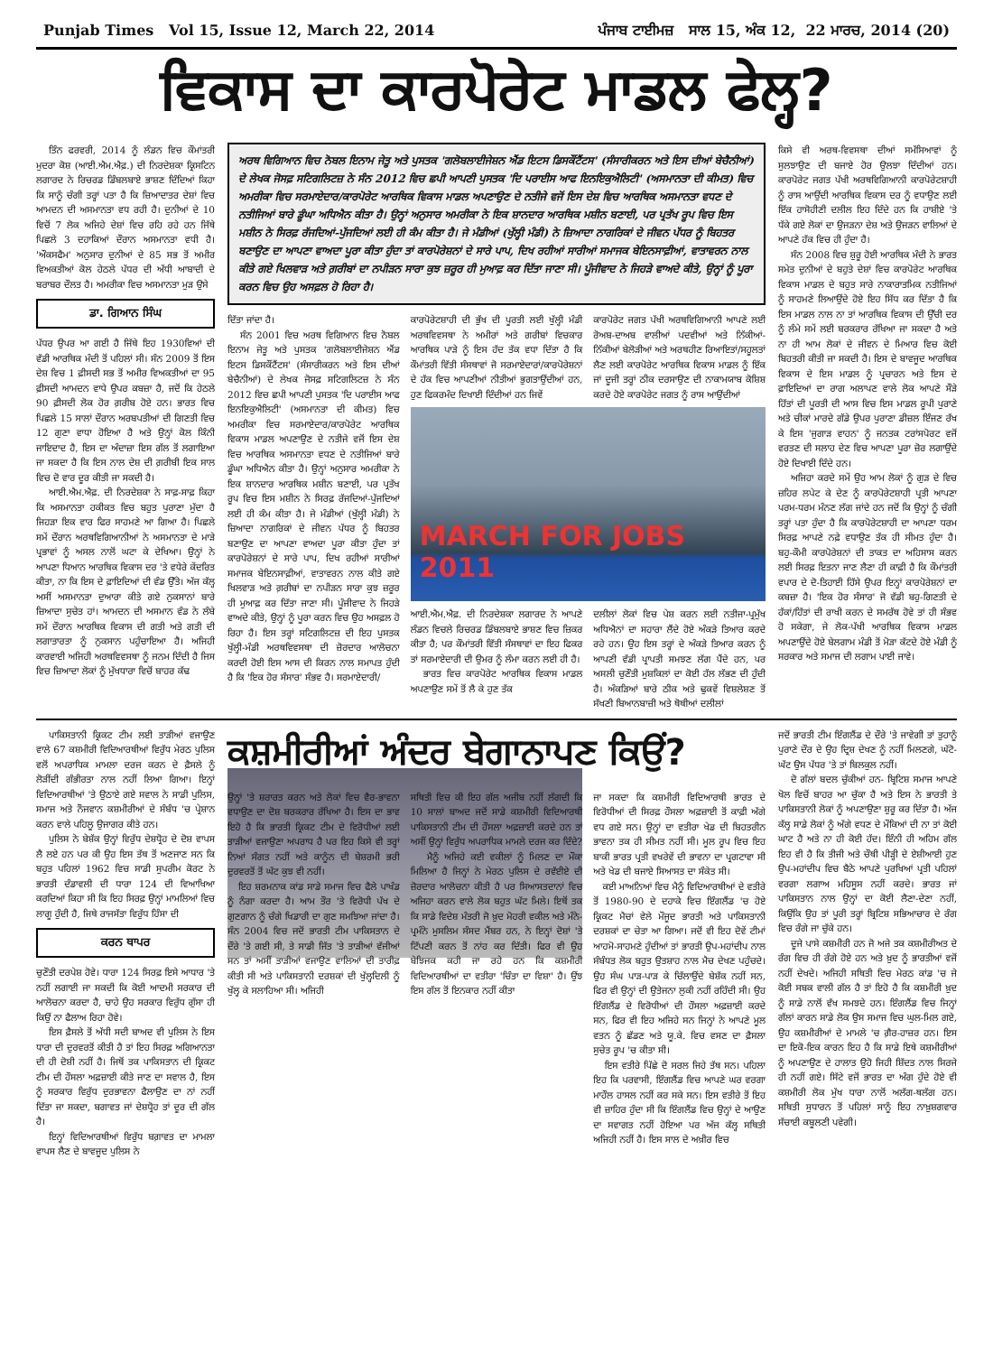Punjab Times Vol 15, Issue 12, March 22, 2014 ਪੰਜਾਬ ਟਾਈਮਜ਼ ਸਾਲ 15, ਅੰਕ 12, 22 ਮਾਰਚ, 2014 (20)
ਵਿਕਾਸ ਦਾ ਕਾਰਪੋਰੇਟ ਮਾਡਲ ਫੇਲ੍ਹ?
ਤਿੰਨ ਫਰਵਰੀ, 2014 ਨੂੰ ਲੰਡਨ ਵਿਚ ਕੌਮਾਂਤਰੀ ਮੁਦਰਾ ਕੋਸ਼ (ਆਈ.ਐਮ.ਐਫ਼.) ਦੀ ਨਿਰਦੇਸ਼ਕਾ ਕ੍ਰਿਸਟਿਨ ਲਗਾਰਦ ਨੇ ਰਿਚਰਡ ਡਿੰਬਲਬਾਏ ਭਾਸ਼ਣ ਦਿੰਦਿਆਂ ਕਿਹਾ ਕਿ ਸਾਨੂੰ ਚੰਗੀ ਤਰ੍ਹਾਂ ਪਤਾ ਹੈ ਕਿ ਜ਼ਿਆਦਾਤਰ ਦੇਸ਼ਾਂ ਵਿਚ ਆਮਦਨ ਦੀ ਅਸਮਾਨਤਾ ਵਧ ਰਹੀ ਹੈ। ਦੁਨੀਆਂ ਦੇ 10 ਵਿਚੋਂ 7 ਲੋਕ ਅਜਿਹੇ ਦੇਸ਼ਾਂ ਵਿਚ ਰਹਿ ਰਹੇ ਹਨ ਜਿੱਥੇ ਪਿਛਲੇ 3 ਦਹਾਕਿਆਂ ਦੌਰਾਨ ਅਸਮਾਨਤਾ ਵਧੀ ਹੈ। 'ਔਕਸਫੈਮ' ਅਨੁਸਾਰ ਦੁਨੀਆਂ ਦੇ 85 ਸਭ ਤੋਂ ਅਮੀਰ ਵਿਅਕਤੀਆਂ ਕੋਲ ਹੇਠਲੇ ਪੱਧਰ ਦੀ ਅੱਧੀ ਆਬਾਦੀ ਦੇ ਬਰਾਬਰ ਦੌਲਤ ਹੈ। ਅਮਰੀਕਾ ਵਿਚ ਅਸਮਾਨਤਾ ਮੁੜ ਉਸੇ
ਡਾ. ਗਿਆਨ ਸਿੰਘ
ਪੱਧਰ ਉਪਰ ਆ ਗਈ ਹੈ ਜਿੱਥੇ ਇਹ 1930ਵਿਆਂ ਦੀ ਵੱਡੀ ਆਰਥਿਕ ਮੰਦੀ ਤੋਂ ਪਹਿਲਾਂ ਸੀ। ਸੰਨ 2009 ਤੋਂ ਇਸ ਦੇਸ਼ ਵਿਚ 1 ਫ਼ੀਸਦੀ ਸਭ ਤੋਂ ਅਮੀਰ ਵਿਅਕਤੀਆਂ ਦਾ 95 ਫ਼ੀਸਦੀ ਆਮਦਨ ਵਾਧੇ ਉਪਰ ਕਬਜ਼ਾ ਹੈ, ਜਦੋਂ ਕਿ ਹੇਠਲੇ 90 ਫ਼ੀਸਦੀ ਲੋਕ ਹੋਰ ਗ਼ਰੀਬ ਹੋਏ ਹਨ। ਭਾਰਤ ਵਿਚ ਪਿਛਲੇ 15 ਸਾਲਾਂ ਦੌਰਾਨ ਅਰਬਪਤੀਆਂ ਦੀ ਗਿਣਤੀ ਵਿਚ 12 ਗੁਣਾ ਵਾਧਾ ਹੋਇਆ ਹੈ ਅਤੇ ਉਨ੍ਹਾਂ ਕੋਲ ਕਿੰਨੀ ਜਾਇਦਾਦ ਹੈ, ਇਸ ਦਾ ਅੰਦਾਜ਼ਾ ਇਸ ਗੱਲ ਤੋਂ ਲਗਾਇਆ ਜਾ ਸਕਦਾ ਹੈ ਕਿ ਇਸ ਨਾਲ ਦੇਸ਼ ਦੀ ਗ਼ਰੀਬੀ ਇਕ ਸਾਲ ਵਿਚ ਦੋ ਵਾਰ ਦੂਰ ਕੀਤੀ ਜਾ ਸਕਦੀ ਹੈ।
ਆਈ.ਐਮ.ਐਫ਼. ਦੀ ਨਿਰਦੇਸ਼ਕਾ ਨੇ ਸਾਫ਼-ਸਾਫ਼ ਕਿਹਾ ਕਿ ਅਸਮਾਨਤਾ ਹਕੀਕਤ ਵਿਚ ਬਹੁਤ ਪੁਰਾਣਾ ਮੁੱਦਾ ਹੈ ਜਿਹੜਾ ਇਕ ਵਾਰ ਫਿਰ ਸਾਹਮਣੇ ਆ ਗਿਆ ਹੈ। ਪਿਛਲੇ ਸਮੇਂ ਦੌਰਾਨ ਅਰਥਵਿਗਿਆਨੀਆਂ ਨੇ ਅਸਮਾਨਤਾ ਦੇ ਮਾੜੇ ਪ੍ਰਭਾਵਾਂ ਨੂੰ ਅਸਲ ਨਾਲੋਂ ਘਟਾ ਕੇ ਦੇਖਿਆ। ਉਨ੍ਹਾਂ ਨੇ ਆਪਣਾ ਧਿਆਨ ਆਰਥਿਕ ਵਿਕਾਸ ਦਰ 'ਤੇ ਵਧੇਰੇ ਕੇਂਦਰਿਤ ਕੀਤਾ, ਨਾ ਕਿ ਇਸ ਦੇ ਫ਼ਾਇਦਿਆਂ ਦੀ ਵੰਡ ਉੱਤੇ। ਅੱਜ ਕੱਲ੍ਹ ਅਸੀਂ ਅਸਮਾਨਤਾ ਦੁਆਰਾ ਕੀਤੇ ਗਏ ਨੁਕਸਾਨਾਂ ਬਾਰੇ ਜ਼ਿਆਦਾ ਸੁਚੇਤ ਹਾਂ। ਆਮਦਨ ਦੀ ਅਸਮਾਨ ਵੰਡ ਨੇ ਲੰਬੇ ਸਮੇਂ ਦੌਰਾਨ ਆਰਥਿਕ ਵਿਕਾਸ ਦੀ ਗਤੀ ਅਤੇ ਗਤੀ ਦੀ ਲਗਾਤਾਰਤਾ ਨੂੰ ਨੁਕਸਾਨ ਪਹੁੰਚਾਇਆ ਹੈ। ਅਜਿਹੀ ਕਾਰਵਾਈ ਅਜਿਹੀ ਅਰਥਵਿਵਸਥਾ ਨੂੰ ਜਨਮ ਦਿੰਦੀ ਹੈ ਜਿਸ ਵਿਚ ਜ਼ਿਆਦਾ ਲੋਕਾਂ ਨੂੰ ਮੁੱਖਧਾਰਾ ਵਿਚੋਂ ਬਾਹਰ ਕੱਢ
ਅਰਥ ਵਿਗਿਆਨ ਵਿਚ ਨੋਬਲ ਇਨਾਮ ਜੇਤੂ ਅਤੇ ਪੁਸਤਕ 'ਗਲੋਬਲਾਈਜੇਸ਼ਨ ਐਂਡ ਇਟਸ ਡਿਸਕੌਂਟੈਂਟਸ' (ਸੰਸਾਰੀਕਰਨ ਅਤੇ ਇਸ ਦੀਆਂ ਬੇਚੈਨੀਆਂ) ਦੇ ਲੇਖਕ ਜੋਸਫ਼ ਸਟਿਗਲਿਟਜ਼ ਨੇ ਸੰਨ 2012 ਵਿਚ ਛਪੀ ਆਪਣੀ ਪੁਸਤਕ 'ਦਿ ਪਰਾਈਸ ਆਫ ਇਨਇਕੁਐਲਿਟੀ' (ਅਸਮਾਨਤਾ ਦੀ ਕੀਮਤ) ਵਿਚ ਅਮਰੀਕਾ ਵਿਚ ਸਰਮਾਏਦਾਰ/ਕਾਰਪੋਰੇਟ ਆਰਥਿਕ ਵਿਕਾਸ ਮਾਡਲ ਅਪਣਾਉਣ ਦੇ ਨਤੀਜੇ ਵਜੋਂ ਇਸ ਦੇਸ਼ ਵਿਚ ਆਰਥਿਕ ਅਸਮਾਨਤਾ ਵਧਣ ਦੇ ਨਤੀਜਿਆਂ ਬਾਰੇ ਡੂੰਘਾ ਅਧਿਐਨ ਕੀਤਾ ਹੈ। ਉਨ੍ਹਾਂ ਅਨੁਸਾਰ ਅਮਰੀਕਾ ਨੇ ਇਕ ਸ਼ਾਨਦਾਰ ਆਰਥਿਕ ਮਸ਼ੀਨ ਬਣਾਈ, ਪਰ ਪ੍ਰਤੱਖ ਰੂਪ ਵਿਚ ਇਸ ਮਸ਼ੀਨ ਨੇ ਸਿਰਫ਼ ਰੱਜਦਿਆਂ-ਪੁੱਜਦਿਆਂ ਲਈ ਹੀ ਕੰਮ ਕੀਤਾ ਹੈ। ਜੇ ਮੰਡੀਆਂ (ਖੁੱਲ੍ਹੀ ਮੰਡੀ) ਨੇ ਜ਼ਿਆਦਾ ਨਾਗਰਿਕਾਂ ਦੇ ਜੀਵਨ ਪੱਧਰ ਨੂੰ ਬਿਹਤਰ ਬਣਾਉਣ ਦਾ ਆਪਣਾ ਵਾਅਦਾ ਪੂਰਾ ਕੀਤਾ ਹੁੰਦਾ ਤਾਂ ਕਾਰਪੋਰੇਸ਼ਨਾਂ ਦੇ ਸਾਰੇ ਪਾਪ, ਦਿਖ ਰਹੀਆਂ ਸਾਰੀਆਂ ਸਮਾਜਕ ਬੇਇਨਸਾਫ਼ੀਆਂ, ਵਾਤਾਵਰਨ ਨਾਲ ਕੀਤੇ ਗਏ ਖਿਲਵਾੜ ਅਤੇ ਗ਼ਰੀਬਾਂ ਦਾ ਨਪੀੜਨ ਸਾਰਾ ਕੁਝ ਜ਼ਰੂਰ ਹੀ ਮੁਆਫ਼ ਕਰ ਦਿੱਤਾ ਜਾਣਾ ਸੀ। ਪੂੰਜੀਵਾਦ ਨੇ ਜਿਹੜੇ ਵਾਅਦੇ ਕੀਤੇ, ਉਨ੍ਹਾਂ ਨੂੰ ਪੂਰਾ ਕਰਨ ਵਿਚ ਉਹ ਅਸਫ਼ਲ ਹੋ ਰਿਹਾ ਹੈ।
ਦਿੱਤਾ ਜਾਂਦਾ ਹੈ।
ਸੰਨ 2001 ਵਿਚ ਅਰਥ ਵਿਗਿਆਨ ਵਿਚ ਨੋਬਲ ਇਨਾਮ ਜੇਤੂ ਅਤੇ ਪੁਸਤਕ 'ਗਲੋਬਲਾਈਜੇਸ਼ਨ ਐਂਡ ਇਟਸ ਡਿਸਕੌਂਟੈਂਟਸ' (ਸੰਸਾਰੀਕਰਨ ਅਤੇ ਇਸ ਦੀਆਂ ਬੇਚੈਨੀਆਂ) ਦੇ ਲੇਖਕ ਜੋਸਫ਼ ਸਟਿਗਲਿਟਜ਼ ਨੇ ਸੰਨ 2012 ਵਿਚ ਛਪੀ ਆਪਣੀ ਪੁਸਤਕ 'ਦਿ ਪਰਾਈਸ ਆਫ ਇਨਇਕੁਐਲਿਟੀ' (ਅਸਮਾਨਤਾ ਦੀ ਕੀਮਤ) ਵਿਚ ਅਮਰੀਕਾ ਵਿਚ ਸਰਮਾਏਦਾਰ/ਕਾਰਪੋਰੇਟ ਆਰਥਿਕ ਵਿਕਾਸ ਮਾਡਲ ਅਪਣਾਉਣ ਦੇ ਨਤੀਜੇ ਵਜੋਂ ਇਸ ਦੇਸ਼ ਵਿਚ ਆਰਥਿਕ ਅਸਮਾਨਤਾ ਵਧਣ ਦੇ ਨਤੀਜਿਆਂ ਬਾਰੇ ਡੂੰਘਾ ਅਧਿਐਨ ਕੀਤਾ ਹੈ। ਉਨ੍ਹਾਂ ਅਨੁਸਾਰ ਅਮਰੀਕਾ ਨੇ ਇਕ ਸ਼ਾਨਦਾਰ ਆਰਥਿਕ ਮਸ਼ੀਨ ਬਣਾਈ, ਪਰ ਪ੍ਰਤੱਖ ਰੂਪ ਵਿਚ ਇਸ ਮਸ਼ੀਨ ਨੇ ਸਿਰਫ਼ ਰੱਜਦਿਆਂ-ਪੁੱਜਦਿਆਂ ਲਈ ਹੀ ਕੰਮ ਕੀਤਾ ਹੈ। ਜੇ ਮੰਡੀਆਂ (ਖੁੱਲ੍ਹੀ ਮੰਡੀ) ਨੇ ਜ਼ਿਆਦਾ ਨਾਗਰਿਕਾਂ ਦੇ ਜੀਵਨ ਪੱਧਰ ਨੂੰ ਬਿਹਤਰ ਬਣਾਉਣ ਦਾ ਆਪਣਾ ਵਾਅਦਾ ਪੂਰਾ ਕੀਤਾ ਹੁੰਦਾ ਤਾਂ ਕਾਰਪੋਰੇਸ਼ਨਾਂ ਦੇ ਸਾਰੇ ਪਾਪ, ਦਿਖ ਰਹੀਆਂ ਸਾਰੀਆਂ ਸਮਾਜਕ ਬੇਇਨਸਾਫ਼ੀਆਂ, ਵਾਤਾਵਰਨ ਨਾਲ ਕੀਤੇ ਗਏ ਖਿਲਵਾੜ ਅਤੇ ਗ਼ਰੀਬਾਂ ਦਾ ਨਪੀੜਨ ਸਾਰਾ ਕੁਝ ਜ਼ਰੂਰ ਹੀ ਮੁਆਫ਼ ਕਰ ਦਿੱਤਾ ਜਾਣਾ ਸੀ। ਪੂੰਜੀਵਾਦ ਨੇ ਜਿਹੜੇ ਵਾਅਦੇ ਕੀਤੇ, ਉਨ੍ਹਾਂ ਨੂੰ ਪੂਰਾ ਕਰਨ ਵਿਚ ਉਹ ਅਸਫ਼ਲ ਹੋ ਰਿਹਾ ਹੈ। ਇਸ ਤਰ੍ਹਾਂ ਸਟਿਗਲਿਟਜ਼ ਦੀ ਇਹ ਪੁਸਤਕ ਖੁੱਲ੍ਹੀ-ਮੰਡੀ ਅਰਥਵਿਵਸਥਾ ਦੀ ਜ਼ੋਰਦਾਰ ਆਲੋਚਨਾ ਕਰਦੀ ਹੋਈ ਇਸ ਆਸ ਦੀ ਕਿਰਨ ਨਾਲ ਸਮਾਪਤ ਹੁੰਦੀ ਹੈ ਕਿ 'ਇਕ ਹੋਰ ਸੰਸਾਰ' ਸੰਭਵ ਹੈ। ਸਰਮਾਏਦਾਰੀ/
ਕਾਰਪੋਰੇਟਸ਼ਾਹੀ ਦੀ ਭੁੱਖ ਦੀ ਪੂਰਤੀ ਲਈ ਖੁੱਲ੍ਹੀ ਮੰਡੀ ਅਰਥਵਿਵਸਥਾ ਨੇ ਅਮੀਰਾਂ ਅਤੇ ਗਰੀਬਾਂ ਵਿਚਕਾਰ ਆਰਥਿਕ ਪਾੜੇ ਨੂੰ ਇਸ ਹੱਦ ਤੱਕ ਵਧਾ ਦਿੱਤਾ ਹੈ ਕਿ ਕੌਮਾਂਤਰੀ ਵਿੱਤੀ ਸੰਸਥਾਵਾਂ ਜੋ ਸਰਮਾਏਦਾਰਾਂ/ਕਾਰਪੋਰੇਸ਼ਨਾਂ ਦੇ ਹੱਕ ਵਿਚ ਆਪਣੀਆਂ ਨੀਤੀਆਂ ਭੁਗਤਾਉਂਦੀਆਂ ਹਨ, ਹੁਣ ਫਿਕਰਮੰਦ ਦਿਖਾਈ ਦਿੰਦੀਆਂ ਹਨ ਜਿਵੇਂ
ਕਾਰਪੋਰੇਟ ਜਗਤ ਪੱਖੀ ਅਰਥਵਿਗਿਆਨੀ ਆਪਣੇ ਲਈ ਰੋਅਬ-ਦਾਅਬ ਵਾਲੀਆਂ ਪਦਵੀਆਂ ਅਤੇ ਨਿੱਕੀਆਂ-ਨਿੱਕੀਆਂ ਬੇਲੋੜੀਆਂ ਅਤੇ ਅਰਥਹੀਣ ਰਿਆਇਤਾਂ/ਸਹੂਲਤਾਂ ਲੈਣ ਲਈ ਕਾਰਪੋਰੇਟ ਆਰਥਿਕ ਵਿਕਾਸ ਮਾਡਲ ਨੂੰ ਇੱਕ ਜਾਂ ਦੂਜੀ ਤਰ੍ਹਾਂ ਠੀਕ ਦਰਸਾਉਣ ਦੀ ਨਾਕਾਮਯਾਬ ਕੋਸ਼ਿਸ਼ ਕਰਦੇ ਹੋਏ ਕਾਰਪੋਰੇਟ ਜਗਤ ਨੂੰ ਰਾਸ ਆਉਂਦੀਆਂ
MARCH FOR JOBS 2011
ਆਈ.ਐਮ.ਐਫ਼. ਦੀ ਨਿਰਦੇਸ਼ਕਾ ਲਗਾਰਦ ਨੇ ਆਪਣੇ ਲੰਡਨ ਵਿਚਲੇ ਰਿਚਰਡ ਡਿੰਬਲਬਾਏ ਭਾਸ਼ਣ ਵਿਚ ਜ਼ਿਕਰ ਕੀਤਾ ਹੈ; ਪਰ ਕੌਮਾਂਤਰੀ ਵਿੱਤੀ ਸੰਸਥਾਵਾਂ ਦਾ ਇਹ ਫਿਕਰ ਤਾਂ ਸਰਮਾਏਦਾਰੀ ਦੀ ਉਮਰ ਨੂੰ ਲੰਮਾ ਕਰਨ ਲਈ ਹੀ ਹੈ।
ਭਾਰਤ ਵਿਚ ਕਾਰਪੋਰੇਟ ਆਰਥਿਕ ਵਿਕਾਸ ਮਾਡਲ ਅਪਣਾਉਣ ਸਮੇਂ ਤੋਂ ਲੈ ਕੇ ਹੁਣ ਤੱਕ
ਦਲੀਲਾਂ ਲੋਕਾਂ ਵਿਚ ਪੇਸ਼ ਕਰਨ ਲਈ ਨਤੀਜਾ-ਪ੍ਰਮੁੱਖ ਅਧਿਐਨਾਂ ਦਾ ਸਹਾਰਾ ਲੈਂਦੇ ਹੋਏ ਅੰਕੜੇ ਤਿਆਰ ਕਰਦੇ ਰਹੇ ਹਨ। ਉਹ ਇਸ ਤਰ੍ਹਾਂ ਦੇ ਅੰਕੜੇ ਤਿਆਰ ਕਰਨ ਨੂੰ ਆਪਣੀ ਵੱਡੀ ਪ੍ਰਾਪਤੀ ਸਮਝਣ ਲੱਗ ਪੈਂਦੇ ਹਨ, ਪਰ ਅਸਲੀ ਚੁਣੌਤੀ ਮੁਸ਼ਕਿਲਾਂ ਦਾ ਕੋਈ ਹੱਲ ਲੱਭਣ ਦੀ ਹੁੰਦੀ ਹੈ। ਅੰਕੜਿਆਂ ਬਾਰੇ ਠੀਕ ਅਤੇ ਢੁਕਵੇਂ ਵਿਸ਼ਲੇਸ਼ਣ ਤੋਂ ਸੱਖਣੀ ਬਿਆਨਬਾਜ਼ੀ ਅਤੇ ਥੋਥੀਆਂ ਦਲੀਲਾਂ
ਕਿਸੇ ਵੀ ਅਰਥ-ਵਿਵਸਥਾ ਦੀਆਂ ਸਮੱਸਿਆਵਾਂ ਨੂੰ ਸੁਲਝਾਉਣ ਦੀ ਬਜਾਏ ਹੋਰ ਉਲਝਾ ਦਿੰਦੀਆਂ ਹਨ। ਕਾਰਪੋਰੇਟ ਜਗਤ ਪੱਖੀ ਅਰਥਵਿਗਿਆਨੀ ਕਾਰਪੋਰੇਟਸ਼ਾਹੀ ਨੂੰ ਰਾਸ ਆਉਂਦੀ ਆਰਥਿਕ ਵਿਕਾਸ ਦਰ ਨੂੰ ਵਧਾਉਣ ਲਈ ਇੱਕ ਹਾਸੋਹੀਣੀ ਦਲੀਲ ਇਹ ਦਿੰਦੇ ਹਨ ਕਿ ਹਾਸ਼ੀਏ 'ਤੇ ਧੱਕੇ ਗਏ ਲੋਕਾਂ ਦਾ ਉਜੜਨਾ ਦੇਸ਼ ਅਤੇ ਉਜੜਨ ਵਾਲਿਆਂ ਦੇ ਆਪਣੇ ਹੱਕ ਵਿਚ ਹੀ ਹੁੰਦਾ ਹੈ।
ਸੰਨ 2008 ਵਿਚ ਸ਼ੁਰੂ ਹੋਈ ਆਰਥਿਕ ਮੰਦੀ ਨੇ ਭਾਰਤ ਸਮੇਤ ਦੁਨੀਆਂ ਦੇ ਬਹੁਤੇ ਦੇਸ਼ਾਂ ਵਿਚ ਕਾਰਪੋਰੇਟ ਆਰਥਿਕ ਵਿਕਾਸ ਮਾਡਲ ਦੇ ਬਹੁਤ ਸਾਰੇ ਨਾਕਾਰਾਤਮਿਕ ਨਤੀਜਿਆਂ ਨੂੰ ਸਾਹਮਣੇ ਲਿਆਉਂਦੇ ਹੋਏ ਇਹ ਸਿੱਧ ਕਰ ਦਿੱਤਾ ਹੈ ਕਿ ਇਸ ਮਾਡਲ ਨਾਲ ਨਾ ਤਾਂ ਆਰਥਿਕ ਵਿਕਾਸ ਦੀ ਉੱਚੀ ਦਰ ਨੂੰ ਲੰਮੇ ਸਮੇਂ ਲਈ ਬਰਕਰਾਰ ਰੱਖਿਆ ਜਾ ਸਕਦਾ ਹੈ ਅਤੇ ਨਾ ਹੀ ਆਮ ਲੋਕਾਂ ਦੇ ਜੀਵਨ ਦੇ ਮਿਆਰ ਵਿਚ ਕੋਈ ਬਿਹਤਰੀ ਕੀਤੀ ਜਾ ਸਕਦੀ ਹੈ। ਇਸ ਦੇ ਬਾਵਜੂਦ ਆਰਥਿਕ ਵਿਕਾਸ ਦੇ ਇਸ ਮਾਡਲ ਨੂੰ ਪ੍ਰਚਾਰਨ ਅਤੇ ਇਸ ਦੇ ਫ਼ਾਇਦਿਆਂ ਦਾ ਰਾਗ ਅਲਾਪਣ ਵਾਲੇ ਲੋਕ ਆਪਣੇ ਸੌੜੇ ਹਿੱਤਾਂ ਦੀ ਪੂਰਤੀ ਦੀ ਆਸ ਵਿਚ ਇਸ ਮਾਡਲ ਰੂਪੀ ਪੁਰਾਣੇ ਅਤੇ ਚੀਕਾਂ ਮਾਰਦੇ ਗੱਡੇ ਉਪਰ ਪੁਰਾਣਾ ਡੀਜ਼ਲ ਇੰਜਣ ਰੱਖ ਕੇ ਇਸ 'ਜੁਗਾੜ ਵਾਹਨ' ਨੂੰ ਜਨਤਕ ਟਰਾਂਸਪੋਰਟ ਵਜੋਂ ਵਰਤਣ ਦੀ ਸਲਾਹ ਦੇਣ ਵਿਚ ਆਪਣਾ ਪੂਰਾ ਜ਼ੋਰ ਲਗਾਉਂਦੇ ਹੋਏ ਦਿਖਾਈ ਦਿੰਦੇ ਹਨ।
ਅਜਿਹਾ ਕਰਦੇ ਸਮੇਂ ਉਹ ਆਮ ਲੋਕਾਂ ਨੂੰ ਗੁੜ ਦੇ ਵਿਚ ਜ਼ਹਿਰ ਲਪੇਟ ਕੇ ਦੇਣ ਨੂੰ ਕਾਰਪੋਰੇਟਸ਼ਾਹੀ ਪ੍ਰਤੀ ਆਪਣਾ ਪਰਮ-ਧਰਮ ਮੰਨਣ ਲੱਗ ਜਾਂਦੇ ਹਨ ਜਦੋਂ ਕਿ ਉਨ੍ਹਾਂ ਨੂੰ ਚੰਗੀ ਤਰ੍ਹਾਂ ਪਤਾ ਹੁੰਦਾ ਹੈ ਕਿ ਕਾਰਪੋਰੇਟਸ਼ਾਹੀ ਦਾ ਆਪਣਾ ਧਰਮ ਸਿਰਫ਼ ਆਪਣੇ ਨਫ਼ੇ ਵਧਾਉਣ ਤੱਕ ਹੀ ਸੀਮਤ ਹੁੰਦਾ ਹੈ। ਬਹੁ-ਕੌਮੀ ਕਾਰਪੋਰੇਸ਼ਨਾਂ ਦੀ ਤਾਕਤ ਦਾ ਅਹਿਸਾਸ ਕਰਨ ਲਈ ਸਿਰਫ਼ ਇਤਨਾ ਜਾਣ ਲੈਣਾ ਹੀ ਕਾਫ਼ੀ ਹੈ ਕਿ ਕੌਮਾਂਤਰੀ ਵਪਾਰ ਦੇ ਦੋ-ਤਿਹਾਈ ਹਿੱਸੇ ਉਪਰ ਇਨ੍ਹਾਂ ਕਾਰਪੋਰੇਸ਼ਨਾਂ ਦਾ ਕਬਜ਼ਾ ਹੈ। 'ਇਕ ਹੋਰ ਸੰਸਾਰ' ਜੋ ਵੱਡੀ ਬਹੁ-ਗਿਣਤੀ ਦੇ ਹੱਕਾਂ/ਹਿੱਤਾਂ ਦੀ ਰਾਖੀ ਕਰਨ ਦੇ ਸਮਰੱਥ ਹੋਵੇ ਤਾਂ ਹੀ ਸੰਭਵ ਹੋ ਸਕੇਗਾ, ਜੇ ਲੋਕ-ਪੱਖੀ ਆਰਥਿਕ ਵਿਕਾਸ ਮਾਡਲ ਅਪਣਾਉਂਦੇ ਹੋਏ ਬੇਲਗਾਮ ਮੰਡੀ ਤੋਂ ਮੋੜਾ ਕੱਟਦੇ ਹੋਏ ਮੰਡੀ ਨੂੰ ਸਰਕਾਰ ਅਤੇ ਸਮਾਜ ਦੀ ਲਗਾਮ ਪਾਈ ਜਾਵੇ।
ਪਾਕਿਸਤਾਨੀ ਕ੍ਰਿਕਟ ਟੀਮ ਲਈ ਤਾੜੀਆਂ ਵਜਾਉਣ ਵਾਲੇ 67 ਕਸ਼ਮੀਰੀ ਵਿਦਿਆਰਥੀਆਂ ਵਿਰੁੱਧ ਮੇਰਠ ਪੁਲਿਸ ਵਲੋਂ ਅਪਰਾਧਿਕ ਮਾਮਲਾ ਦਰਜ ਕਰਨ ਦੇ ਫ਼ੈਸਲੇ ਨੂੰ ਲੋੜੀਂਦੀ ਗੰਭੀਰਤਾ ਨਾਲ ਨਹੀਂ ਲਿਆ ਗਿਆ। ਇਨ੍ਹਾਂ ਵਿਦਿਆਰਥੀਆਂ 'ਤੇ ਉਠਾਏ ਗਏ ਸਵਾਲ ਨੇ ਸਾਡੀ ਪੁਲਿਸ, ਸਮਾਜ ਅਤੇ ਨੌਜਵਾਨ ਕਸ਼ਮੀਰੀਆਂ ਦੇ ਸੰਬੰਧ 'ਚ ਪ੍ਰੇਸ਼ਾਨ ਕਰਨ ਵਾਲੇ ਪਹਿਲੂ ਉਜਾਗਰ ਕੀਤੇ ਹਨ।
ਪੁਲਿਸ ਨੇ ਬੇਸ਼ੱਕ ਉਨ੍ਹਾਂ ਵਿਰੁੱਧ ਦੇਸ਼ਧ੍ਰੋਹ ਦੇ ਦੋਸ਼ ਵਾਪਸ ਲੈ ਲਏ ਹਨ ਪਰ ਕੀ ਉਹ ਇਸ ਤੱਥ ਤੋਂ ਅਣਜਾਣ ਸਨ ਕਿ ਬਹੁਤ ਪਹਿਲਾਂ 1962 ਵਿਚ ਸਾਡੀ ਸੁਪਰੀਮ ਕੋਰਟ ਨੇ ਭਾਰਤੀ ਦੰਡਾਵਲੀ ਦੀ ਧਾਰਾ 124 ਦੀ ਵਿਆਖਿਆ ਕਰਦਿਆਂ ਕਿਹਾ ਸੀ ਕਿ ਇਹ ਸਿਰਫ਼ ਉਨ੍ਹਾਂ ਮਾਮਲਿਆਂ ਵਿਚ ਲਾਗੂ ਹੁੰਦੀ ਹੈ, ਜਿਥੇ ਰਾਜਸੱਤਾ ਵਿਰੁੱਧ ਹਿੰਸਾ ਦੀ
ਕਰਨ ਥਾਪਰ
ਚੁਣੌਤੀ ਦਰਪੇਸ਼ ਹੋਵੇ। ਧਾਰਾ 124 ਸਿਰਫ਼ ਇਸੇ ਆਧਾਰ 'ਤੇ ਨਹੀਂ ਲਗਾਈ ਜਾ ਸਕਦੀ ਕਿ ਕੋਈ ਆਦਮੀ ਸਰਕਾਰ ਦੀ ਆਲੋਚਨਾ ਕਰਦਾ ਹੈ, ਚਾਹੇ ਉਹ ਸਰਕਾਰ ਵਿਰੁੱਧ ਗੁੱਸਾ ਹੀ ਕਿਉਂ ਨਾ ਫੈਲਾਅ ਰਿਹਾ ਹੋਵੇ।
ਇਸ ਫ਼ੈਸਲੇ ਤੋਂ ਅੱਧੀ ਸਦੀ ਬਾਅਦ ਵੀ ਪੁਲਿਸ ਨੇ ਇਸ ਧਾਰਾ ਦੀ ਦੁਰਵਰਤੋਂ ਕੀਤੀ ਹੈ ਤਾਂ ਇਹ ਸਿਰਫ਼ ਅਗਿਆਨਤਾ ਦੀ ਹੀ ਦੋਸ਼ੀ ਨਹੀਂ ਹੈ। ਜਿਥੋਂ ਤਕ ਪਾਕਿਸਤਾਨ ਦੀ ਕ੍ਰਿਕਟ ਟੀਮ ਦੀ ਹੌਸਲਾ ਅਫ਼ਜ਼ਾਈ ਕੀਤੇ ਜਾਣ ਦਾ ਸਵਾਲ ਹੈ, ਇਸ ਨੂੰ ਸਰਕਾਰ ਵਿਰੁੱਧ ਦੁਰਭਾਵਨਾ ਫੈਲਾਉਣ ਦਾ ਨਾਂ ਨਹੀਂ ਦਿੱਤਾ ਜਾ ਸਕਦਾ, ਬਗਾਵਤ ਜਾਂ ਦੇਸ਼ਧ੍ਰੋਹ ਤਾਂ ਦੂਰ ਦੀ ਗੱਲ ਹੈ।
ਇਨ੍ਹਾਂ ਵਿਦਿਆਰਥੀਆਂ ਵਿਰੁੱਧ ਬਗ਼ਾਵਤ ਦਾ ਮਾਮਲਾ ਵਾਪਸ ਲੈਣ ਦੇ ਬਾਵਜੂਦ ਪੁਲਿਸ ਨੇ
ਕਸ਼ਮੀਰੀਆਂ ਅੰਦਰ ਬੇਗਾਨਾਪਣ ਕਿਉਂ?
ਉਨ੍ਹਾਂ 'ਤੇ ਸ਼ਰਾਰਤ ਕਰਨ ਅਤੇ ਲੋਕਾਂ ਵਿਚ ਵੈਰ-ਭਾਵਨਾ ਵਧਾਉਣ ਦਾ ਦੋਸ਼ ਬਰਕਰਾਰ ਰੱਖਿਆ ਹੈ। ਇਸ ਦਾ ਭਾਵ ਇਹੋ ਹੈ ਕਿ ਭਾਰਤੀ ਕ੍ਰਿਕਟ ਟੀਮ ਦੇ ਵਿਰੋਧੀਆਂ ਲਈ ਤਾੜੀਆਂ ਵਜਾਉਣਾ ਅਪਰਾਧ ਹੈ ਪਰ ਇਹ ਕਿਸੇ ਵੀ ਤਰ੍ਹਾਂ ਨਿਆਂ ਸੰਗਤ ਨਹੀਂ ਅਤੇ ਕਾਨੂੰਨ ਦੀ ਬੇਸ਼ਰਮੀ ਭਰੀ ਦੁਰਵਰਤੋਂ ਤੋਂ ਘੱਟ ਕੁਝ ਵੀ ਨਹੀਂ।
ਇਹ ਸ਼ਰਮਨਾਕ ਕਾਂਡ ਸਾਡੇ ਸਮਾਜ ਵਿਚ ਫੈਲੇ ਪਾਖੰਡ ਨੂੰ ਨੰਗਾ ਕਰਦਾ ਹੈ। ਆਮ ਤੌਰ 'ਤੇ ਵਿਰੋਧੀ ਪੱਖ ਦੇ ਗੁਣਗਾਨ ਨੂੰ ਚੰਗੇ ਖਿਡਾਰੀ ਦਾ ਗੁਣ ਸਮਝਿਆ ਜਾਂਦਾ ਹੈ। ਸੰਨ 2004 ਵਿਚ ਜਦੋਂ ਭਾਰਤੀ ਟੀਮ ਪਾਕਿਸਤਾਨ ਦੇ ਦੌਰੇ 'ਤੇ ਗਈ ਸੀ, ਤੇ ਸਾਡੀ ਜਿੱਤ 'ਤੇ ਤਾੜੀਆਂ ਵੱਜੀਆਂ ਸਨ ਤਾਂ ਅਸੀਂ ਤਾੜੀਆਂ ਵਜਾਉਣ ਵਾਲਿਆਂ ਦੀ ਤਾਰੀਫ਼ ਕੀਤੀ ਸੀ ਅਤੇ ਪਾਕਿਸਤਾਨੀ ਦਰਸ਼ਕਾਂ ਦੀ ਖੁੱਲ੍ਹਦਿਲੀ ਨੂੰ ਖੁੱਲ੍ਹ ਕੇ ਸਲਾਹਿਆ ਸੀ। ਅਜਿਹੀ
ਸਥਿਤੀ ਵਿਚ ਕੀ ਇਹ ਗੱਲ ਅਜੀਬ ਨਹੀਂ ਲੱਗਦੀ ਕਿ 10 ਸਾਲਾਂ ਬਾਅਦ ਜਦੋਂ ਸਾਡੇ ਕਸ਼ਮੀਰੀ ਵਿਦਿਆਰਥੀ ਪਾਕਿਸਤਾਨੀ ਟੀਮ ਦੀ ਹੌਸਲਾ ਅਫ਼ਜ਼ਾਈ ਕਰਦੇ ਹਨ ਤਾਂ ਅਸੀਂ ਉਨ੍ਹਾਂ ਵਿਰੁੱਧ ਅਪਰਾਧਿਕ ਮਾਮਲੇ ਦਰਜ ਕਰ ਦਿੰਦੇ?
ਮੈਨੂੰ ਅਜਿਹੇ ਕਈ ਵਕੀਲਾਂ ਨੂੰ ਮਿਲਣ ਦਾ ਮੌਕਾ ਮਿਲਿਆ ਹੈ ਜਿਨ੍ਹਾਂ ਨੇ ਮੇਰਠ ਪੁਲਿਸ ਦੇ ਰਵੱਈਏ ਦੀ ਜ਼ੋਰਦਾਰ ਆਲੋਚਨਾ ਕੀਤੀ ਹੈ ਪਰ ਸਿਆਸਤਦਾਨਾਂ ਵਿਚ ਅਜਿਹਾ ਕਰਨ ਵਾਲੇ ਲੋਕ ਬਹੁਤ ਘੱਟ ਮਿਲੇ। ਇਥੋਂ ਤਕ ਕਿ ਸਾਡੇ ਵਿਦੇਸ਼ ਮੰਤਰੀ ਜੋ ਖ਼ੁਦ ਮੋਹਰੀ ਵਕੀਲ ਅਤੇ ਮੰਨੇ-ਪ੍ਰਮੰਨੇ ਮੁਸਲਿਮ ਸੰਸਦ ਮੈਂਬਰ ਹਨ, ਨੇ ਇਨ੍ਹਾਂ ਦੋਸ਼ਾਂ 'ਤੇ ਟਿੱਪਣੀ ਕਰਨ ਤੋਂ ਨਾਂਹ ਕਰ ਦਿੱਤੀ। ਫਿਰ ਵੀ ਉਹ ਬੇਝਿਜਕ ਕਹੀ ਜਾ ਰਹੇ ਹਨ ਕਿ ਕਸ਼ਮੀਰੀ ਵਿਦਿਆਰਥੀਆਂ ਦਾ ਵਤੀਰਾ 'ਚਿੰਤਾ ਦਾ ਵਿਸ਼ਾ' ਹੈ। ਉਂਝ ਇਸ ਗੱਲ ਤੋਂ ਇਨਕਾਰ ਨਹੀਂ ਕੀਤਾ
ਜਾ ਸਕਦਾ ਕਿ ਕਸ਼ਮੀਰੀ ਵਿਦਿਆਰਥੀ ਭਾਰਤ ਦੇ ਵਿਰੋਧੀਆਂ ਦੀ ਸਿਰਫ਼ ਹੌਸਲਾ ਅਫ਼ਜ਼ਾਈ ਤੋਂ ਕਾਫ਼ੀ ਅੱਗੇ ਵਧ ਗਏ ਸਨ। ਉਨ੍ਹਾਂ ਦਾ ਵਤੀਰਾ ਖੇਡ ਦੀ ਬਿਹਤਰੀਨ ਭਾਵਨਾ ਤਕ ਹੀ ਸੀਮਤ ਨਹੀਂ ਸੀ। ਮੂਲ ਰੂਪ ਵਿਚ ਇਹ ਬਾਕੀ ਭਾਰਤ ਪ੍ਰਤੀ ਵਖਰੇਵੇਂ ਦੀ ਭਾਵਨਾ ਦਾ ਪ੍ਰਗਟਾਵਾ ਸੀ ਅਤੇ ਖੇਡ ਦੀ ਬਜਾਏ ਸਿਆਸਤ ਦਾ ਸੰਕੇਤ ਸੀ।
ਕਈ ਮਾਅਨਿਆਂ ਵਿਚ ਮੈਨੂੰ ਵਿਦਿਆਰਥੀਆਂ ਦੇ ਵਤੀਰੇ ਤੋਂ 1980-90 ਦੇ ਦਹਾਕੇ ਵਿਚ ਇੰਗਲੈਂਡ 'ਚ ਹੋਏ ਕ੍ਰਿਕਟ ਮੈਚਾਂ ਵੇਲੇ ਮੌਜੂਦ ਭਾਰਤੀ ਅਤੇ ਪਾਕਿਸਤਾਨੀ ਦਰਸ਼ਕਾਂ ਦਾ ਚੇਤਾ ਆ ਗਿਆ। ਜਦੋਂ ਵੀ ਇਹ ਦੋਵੇਂ ਟੀਮਾਂ ਆਹਮੋ-ਸਾਹਮਣੇ ਹੁੰਦੀਆਂ ਤਾਂ ਭਾਰਤੀ ਉਪ-ਮਹਾਂਦੀਪ ਨਾਲ ਸੰਬੰਧਤ ਲੋਕ ਬਹੁਤ ਉਤਸ਼ਾਹ ਨਾਲ ਮੈਚ ਦੇਖਣ ਪਹੁੰਚਦੇ। ਉਹ ਸੰਘ ਪਾੜ-ਪਾੜ ਕੇ ਚਿੱਲਾਉਂਦੇ ਬੇਸ਼ੱਕ ਨਹੀਂ ਸਨ, ਫਿਰ ਵੀ ਉਨ੍ਹਾਂ ਦੀ ਉਤੇਜਨਾ ਲੁਕੀ ਨਹੀਂ ਰਹਿੰਦੀ ਸੀ। ਉਹ ਇੰਗਲੈਂਡ ਦੇ ਵਿਰੋਧੀਆਂ ਦੀ ਹੌਸਲਾ ਅਫ਼ਜ਼ਾਈ ਕਰਦੇ ਸਨ, ਫਿਰ ਵੀ ਇਹ ਅਜਿਹੇ ਸਨ ਜਿਨ੍ਹਾਂ ਨੇ ਆਪਣੇ ਮੂਲ ਵਤਨ ਨੂੰ ਛੱਡਣ ਅਤੇ ਯੂ.ਕੇ. ਵਿਚ ਵਸਣ ਦਾ ਫ਼ੈਸਲਾ ਸੁਚੇਤ ਰੂਪ 'ਚ ਕੀਤਾ ਸੀ।
ਇਸ ਵਤੀਰੇ ਪਿੱਛੇ ਦੋ ਸਰਲ ਜਿਹੇ ਤੱਥ ਸਨ। ਪਹਿਲਾ ਇਹ ਕਿ ਪਰਵਾਸੀ, ਇੰਗਲੈਂਡ ਵਿਚ ਆਪਣੇ ਘਰ ਵਰਗਾ ਮਾਹੌਲ ਹਾਸਲ ਨਹੀਂ ਕਰ ਸਕੇ ਸਨ। ਇਸ ਵਤੀਰੇ ਤੋਂ ਇਹ ਵੀ ਜ਼ਾਹਿਰ ਹੁੰਦਾ ਸੀ ਕਿ ਇੰਗਲੈਂਡ ਵਿਚ ਉਨ੍ਹਾਂ ਦੇ ਆਉਣ ਦਾ ਸਵਾਗਤ ਨਹੀਂ ਹੋਇਆ ਪਰ ਅੱਜ ਕੱਲ੍ਹ ਸਥਿਤੀ ਅਜਿਹੀ ਨਹੀਂ ਹੈ। ਇਸ ਸਾਲ ਦੇ ਅਖ਼ੀਰ ਵਿਚ
ਜਦੋਂ ਭਾਰਤੀ ਟੀਮ ਇੰਗਲੈਂਡ ਦੇ ਦੌਰੇ 'ਤੇ ਜਾਵੇਗੀ ਤਾਂ ਤੁਹਾਨੂੰ ਪੁਰਾਣੇ ਦੌਰ ਦੇ ਉਹ ਦ੍ਰਿਸ਼ ਦੇਖਣ ਨੂੰ ਨਹੀਂ ਮਿਲਣਗੇ, ਘੱਟੋ-ਘੱਟ ਉਸ ਪੱਧਰ 'ਤੇ ਤਾਂ ਬਿਲਕੁਲ ਨਹੀਂ।
ਦੋ ਗੱਲਾਂ ਬਦਲ ਚੁੱਕੀਆਂ ਹਨ- ਬ੍ਰਿਟਿਸ਼ ਸਮਾਜ ਆਪਣੇ ਖੋਲ ਵਿਚੋਂ ਬਾਹਰ ਆ ਚੁੱਕਾ ਹੈ ਅਤੇ ਇਸ ਨੇ ਭਾਰਤੀ ਤੇ ਪਾਕਿਸਤਾਨੀ ਲੋਕਾਂ ਨੂੰ ਅਪਣਾਉਣਾ ਸ਼ੁਰੂ ਕਰ ਦਿੱਤਾ ਹੈ। ਅੱਜ ਕੱਲ੍ਹ ਸਾਡੇ ਲੋਕਾਂ ਨੂੰ ਅੱਗੇ ਵਧਣ ਦੇ ਮੌਕਿਆਂ ਦੀ ਨਾ ਤਾਂ ਕੋਈ ਘਾਟ ਹੈ ਅਤੇ ਨਾ ਹੀ ਕੋਈ ਹੱਦ। ਇੰਨੀ ਹੀ ਅਹਿਮ ਗੱਲ ਇਹ ਵੀ ਹੈ ਕਿ ਤੀਜੀ ਅਤੇ ਚੌਥੀ ਪੀੜ੍ਹੀ ਦੇ ਏਸ਼ੀਆਈ ਹੁਣ ਉਪ-ਮਹਾਂਦੀਪ ਵਿਚ ਬੈਠੇ ਆਪਣੇ ਪੁਰਖਿਆਂ ਪ੍ਰਤੀ ਪਹਿਲਾਂ ਵਰਗਾ ਲਗਾਅ ਮਹਿਸੂਸ ਨਹੀਂ ਕਰਦੇ। ਭਾਰਤ ਜਾਂ ਪਾਕਿਸਤਾਨ ਨਾਲ ਉਨ੍ਹਾਂ ਦਾ ਕੋਈ ਲੈਣਾ-ਦੇਣਾ ਨਹੀਂ, ਕਿਉਂਕਿ ਉਹ ਤਾਂ ਪੂਰੀ ਤਰ੍ਹਾਂ ਬ੍ਰਿਟਿਸ਼ ਸਭਿਆਚਾਰ ਦੇ ਰੰਗ ਵਿਚ ਰੰਗੇ ਜਾ ਚੁੱਕੇ ਹਨ।
ਦੂਜੇ ਪਾਸੇ ਕਸ਼ਮੀਰੀ ਹਨ ਜੋ ਅਜੇ ਤਕ ਕਸ਼ਮੀਰੀਅਤ ਦੇ ਰੰਗ ਵਿਚ ਹੀ ਰੰਗੇ ਹੋਏ ਹਨ ਅਤੇ ਖ਼ੁਦ ਨੂੰ ਭਾਰਤੀਆਂ ਵਜੋਂ ਨਹੀਂ ਦੇਖਦੇ। ਅਜਿਹੀ ਸਥਿਤੀ ਵਿਚ ਮੇਰਠ ਕਾਂਡ 'ਚ ਜੇ ਕੋਈ ਸਬਕ ਵਾਲੀ ਗੱਲ ਹੈ ਤਾਂ ਇਹੋ ਹੈ ਕਿ ਕਸ਼ਮੀਰੀ ਖ਼ੁਦ ਨੂੰ ਸਾਡੇ ਨਾਲੋਂ ਵੱਖ ਸਮਝਦੇ ਹਨ। ਇੰਗਲੈਂਡ ਵਿਚ ਜਿਨ੍ਹਾਂ ਗੱਲਾਂ ਕਾਰਨ ਸਾਡੇ ਲੋਕ ਉਸ ਸਮਾਜ ਵਿਚ ਘੁਲ-ਮਿਲ ਗਏ, ਉਹ ਕਸ਼ਮੀਰੀਆਂ ਦੇ ਮਾਮਲੇ 'ਚ ਗ਼ੈਰ-ਹਾਜ਼ਰ ਹਨ। ਇਸ ਦਾ ਇਕੋ-ਇਕ ਕਾਰਨ ਇਹ ਹੈ ਕਿ ਸਾਡੇ ਇਥੇ ਕਸ਼ਮੀਰੀਆਂ ਨੂੰ ਅਪਣਾਉਣ ਦੇ ਹਾਲਾਤ ਉਹੋ ਜਿਹੀ ਸ਼ਿੱਦਤ ਨਾਲ ਸਿਰਜੇ ਹੀ ਨਹੀਂ ਗਏ। ਸਿੱਟੇ ਵਜੋਂ ਭਾਰਤ ਦਾ ਅੰਗ ਹੁੰਦੇ ਹੋਏ ਵੀ ਕਸ਼ਮੀਰੀ ਲੋਕ ਮੁੱਖ ਧਾਰਾ ਨਾਲੋਂ ਅਲੱਗ-ਥਲੱਗ ਹਨ। ਸਥਿਤੀ ਸੁਧਾਰਨ ਤੋਂ ਪਹਿਲਾਂ ਸਾਨੂੰ ਇਹ ਨਾਖ਼ੁਸ਼ਗਵਾਰ ਸੱਚਾਈ ਕਬੂਲਣੀ ਪਵੇਗੀ।